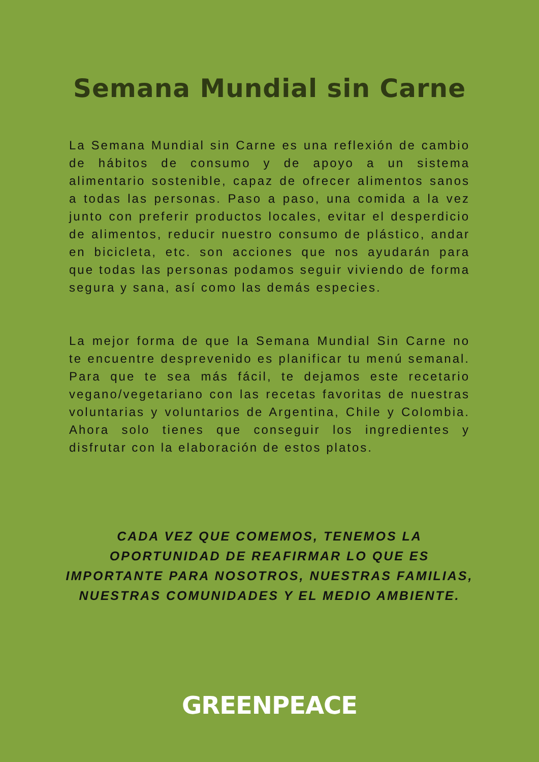Semana Mundial sin Carne
La Semana Mundial sin Carne es una reflexión de cambio de hábitos de consumo y de apoyo a un sistema alimentario sostenible, capaz de ofrecer alimentos sanos a todas las personas. Paso a paso, una comida a la vez junto con preferir productos locales, evitar el desperdicio de alimentos, reducir nuestro consumo de plástico, andar en bicicleta, etc. son acciones que nos ayudarán para que todas las personas podamos seguir viviendo de forma segura y sana, así como las demás especies.
La mejor forma de que la Semana Mundial Sin Carne no te encuentre desprevenido es planificar tu menú semanal. Para que te sea más fácil, te dejamos este recetario vegano/vegetariano con las recetas favoritas de nuestras voluntarias y voluntarios de Argentina, Chile y Colombia. Ahora solo tienes que conseguir los ingredientes y disfrutar con la elaboración de estos platos.
CADA VEZ QUE COMEMOS, TENEMOS LA OPORTUNIDAD DE REAFIRMAR LO QUE ES IMPORTANTE PARA NOSOTROS, NUESTRAS FAMILIAS, NUESTRAS COMUNIDADES Y EL MEDIO AMBIENTE.
GREENPEACE